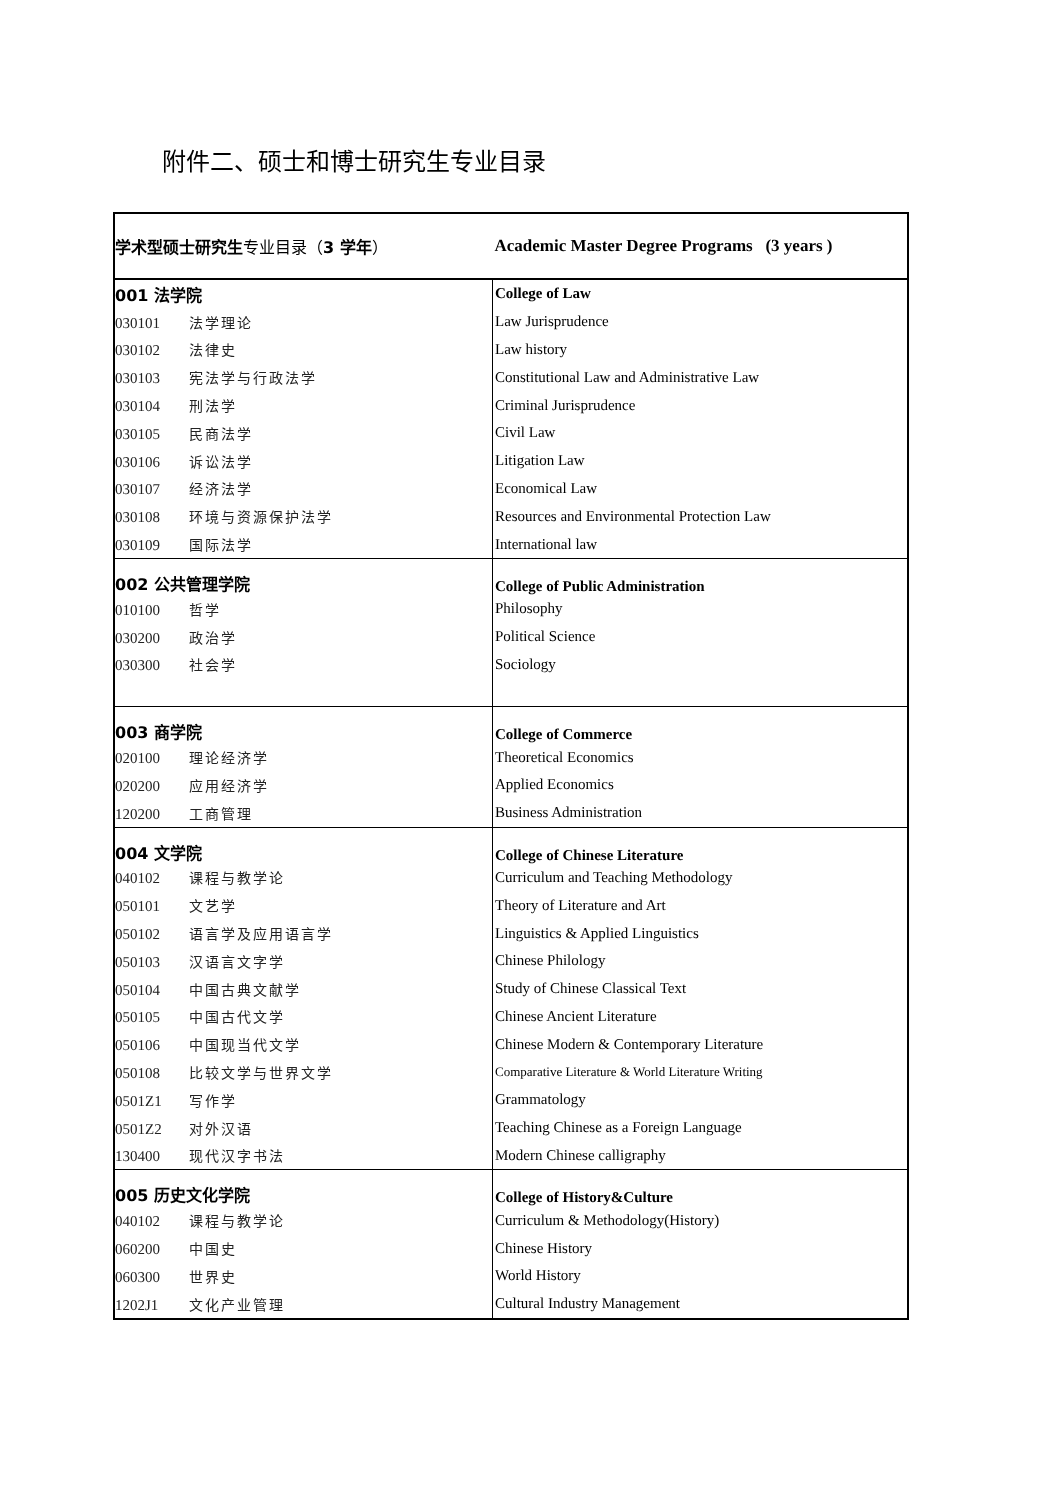附件二、硕士和博士研究生专业目录
| 学术型硕士研究生 专业目录（ 3 学年 ） | Academic Master Degree Programs (3 years ) |
| 001 法学院 | College of Law |
| 030101 法学理论 | Law Jurisprudence |
| 030102 法律史 | Law history |
| 030103 宪法学与行政法学 | Constitutional Law and Administrative Law |
| 030104 刑法学 | Criminal Jurisprudence |
| 030105 民商法学 | Civil Law |
| 030106 诉讼法学 | Litigation Law |
| 030107 经济法学 | Economical Law |
| 030108 环境与资源保护法学 | Resources and Environmental Protection Law |
| 030109 国际法学 | International law |
| 002 公共管理学院 | College of Public Administration |
| 010100 哲学 | Philosophy |
| 030200 政治学 | Political Science |
| 030300 社会学 | Sociology |
| 003 商学院 | College of Commerce |
| 020100 理论经济学 | Theoretical Economics |
| 020200 应用经济学 | Applied Economics |
| 120200 工商管理 | Business Administration |
| 004 文学院 | College of Chinese Literature |
| 040102 课程与教学论 | Curriculum and Teaching Methodology |
| 050101 文艺学 | Theory of Literature and Art |
| 050102 语言学及应用语言学 | Linguistics & Applied Linguistics |
| 050103 汉语言文字学 | Chinese Philology |
| 050104 中国古典文献学 | Study of Chinese Classical Text |
| 050105 中国古代文学 | Chinese Ancient Literature |
| 050106 中国现当代文学 | Chinese Modern & Contemporary Literature |
| 050108 比较文学与世界文学 | Comparative Literature & World Literature Writing |
| 0501Z1 写作学 | Grammatology |
| 0501Z2 对外汉语 | Teaching Chinese as a Foreign Language |
| 130400 现代汉字书法 | Modern Chinese calligraphy |
| 005 历史文化学院 | College of History&Culture |
| 040102 课程与教学论 | Curriculum & Methodology(History) |
| 060200 中国史 | Chinese History |
| 060300 世界史 | World History |
| 1202J1 文化产业管理 | Cultural Industry Management |